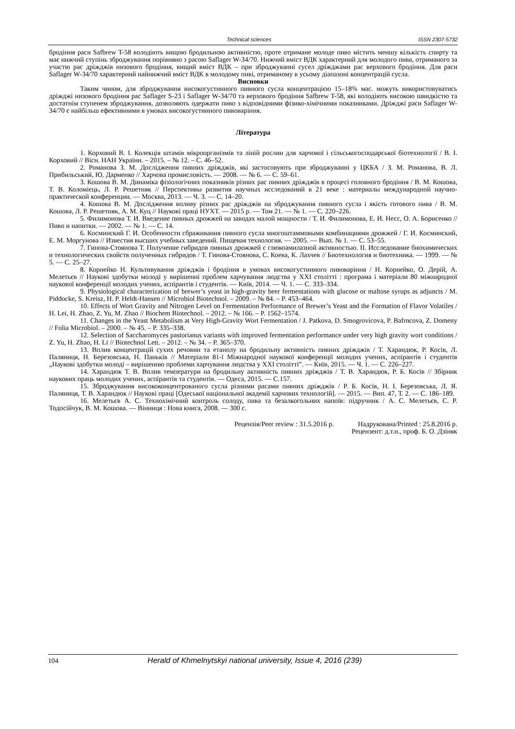Technical sciences ISSN 2307-5732
бродіння раси Safbrew T-58 володіють вищою бродильною активністю, проте отримане молоде пиво містить меншу кількість спирту та має нижчий ступінь зброджування порівняно з расою Saflager W-34/70. Нижчий вміст ВДК характерний для молодого пива, отриманого за участю рас дріжджів низового бродіння, вищий вміст ВДК – при зброджуванні сусел дріжджами рас верхового бродіння. Для раси Saflager W-34/70 характерний найнижчий вміст ВДК в молодому пиві, отриманому в усьому діапазоні концентрацій сусла.
Висновки
Таким чином, для зброджування високогустинного пивного сусла концентрацією 15–18% мас. можуть використовуватись дріжджі низового бродіння рас Saflager S-23 і Saflager W-34/70 та верхового бродіння Safbrew T-58, які володіють високою швидкістю та достатнім ступенем зброджування, дозволяють одержати пиво з відповідними фізико-хімічними показниками. Дріжджі раси Saflager W-34/70 є найбільш ефективними в умовах високогустинного пивоваріння.
Література
1. Корховий В. І. Колекція штамів мікроорганізмів та ліній рослин для харчової і сільськогосподарської біотехнології / В. І. Корховий // Вісн. НАН України. – 2015. – № 12. – С. 46–52.
2. Романова З. М. Дослідження пивних дріжджів, які застосовують при зброджуванні у ЦКБА / З. М. Романова, В. Л. Прибильський, Ю. Дарменко // Харчова промисловість. — 2008. — № 6. — С. 59–61.
3. Кошова В. М. Динаміка фізіологічних показників різних рас пивних дріжджів в процесі головного бродіння / В. М. Кошова, Т. В. Коломієць, Л. Р. Решетняк // Перспективы развития научных исследований в 21 веке : материалы международной научно-практической конференции. — Москва, 2013. — Ч. 3. — С. 14–20.
4. Кошова В. М. Дослідження впливу різних рас дріжджів на зброджування пивного сусла і якість готового пива / В. М. Кошова, Л. Р. Решетняк, А. М. Куц // Наукові праці НУХТ. — 2015 р. — Том 21. — № 1. — С. 220–226.
5. Филимонова Т. И. Введение пивных дрожжей на заводах малой мощности / Т. И. Филимонова, Е. И. Несс, О. А. Борисенко // Пиво и напитки. — 2002. — № 1. — С. 14.
6. Косминский Г. И. Особенности сбраживания пивного сусла многоштаммовыми комбинациями дрожжей / Г. И. Косминский, Е. М. Моргунова // Известия высших учебных заведений. Пищевая технология. — 2005. — Вып. № 1. — С. 53–55.
7. Гинова-Стоянова Т. Получение гибридов пивных дрожжей с глюкоамилазной активностью. II. Исследование биохимических и технологических свойств полученных гибридов / Т. Гинова-Стоянова, С. Коева, К. Лахчев // Биотехнология и биотехника. — 1999. — № 5. — С. 25–27.
8. Корнейко Н. Культивування дріжджів і бродіння в умовах високогустинного пивоваріння / Н. Корнейко, О. Дерій, А. Мелетьєв // Наукові здобутки молоді у вирішенні проблем харчування людства у ХХІ столітті : програма і матеріали 80 міжнародної наукової конференції молодих учених, аспірантів і студентів. — Київ, 2014. — Ч. 1. — С. 333–334.
9. Physiological characterization of brewer’s yeast in high-gravity beer fermentations with glucose or maltose syrups as adjuncts / M. Piddocke, S. Kreisz, H. P. Heldt-Hansen // Microbiol Biotechnol. – 2009. – № 84. – P. 453–464.
10. Effects of Wort Gravity and Nitrogen Level on Fermentation Performance of Brewer’s Yeast and the Formation of Flavor Volatiles / H. Lei, H. Zhao, Z. Yu, M. Zhao // Biochem Biotechnol. – 2012. – № 166. – P. 1562–1574.
11. Changes in the Yeast Metabolism at Very High-Gravity Wort Fermentation / J. Patkova, D. Smogrovicova, P. Bafrncova, Z. Domeny // Folia Microbiol. – 2000. – № 45. – P. 335–338.
12. Selection of Saccharomyces pastorianus variants with improved fermentation performance under very high gravity wort conditions / Z. Yu, H. Zhao, H. Li // Biotechnol Lett. – 2012. – № 34. – P. 365–370.
13. Вплив концентрацій сухих речовин та етанолу на бродильну активність пивних дріжджів / Т. Харандюк, Р. Косів, Л. Паляниця, Н. Березовська, Н. Паньків // Матеріали 81-ї Міжнародної наукової конференції молодих учених, аспірантів і студентів „Наукові здобутки молоді – вирішенню проблеми харчування людства у ХХІ столітті”. — Київ, 2015. — Ч. 1. — С. 226–227.
14. Харандюк Т. В. Вплив температури на бродильну активність пивних дріжджів / Т. В. Харандюк, Р. Б. Косів // Збірник наукових праць молодих учених, аспірантів та студентів. — Одеса, 2015. — С.157.
15. Зброджування висококонцентрованого сусла різними расами пивних дріжджів / Р. Б. Косів, Н. І. Березовська, Л. Я. Паляниця, Т. В. Харандюк // Наукові праці [Одеської національної академії харчових технологій]. — 2015. — Вип. 47, Т. 2. — С. 186–189.
16. Мелетьєв А. С. Технохімічний контроль солоду, пива та безалкогольних напоїв: підручник / А. С. Мелетьєв, С. Р. Тодосійчук, В. М. Кошова. — Вінниця : Нова книга, 2008. — 300 с.
Рецензія/Peer review : 31.5.2016 р. Надрукована/Printed : 25.8.2016 р.
Рецензент: д.т.н., проф. Б. О. Дзіняк
104 Herald of Khmelnytskyi national university, Issue 4, 2016 (239)